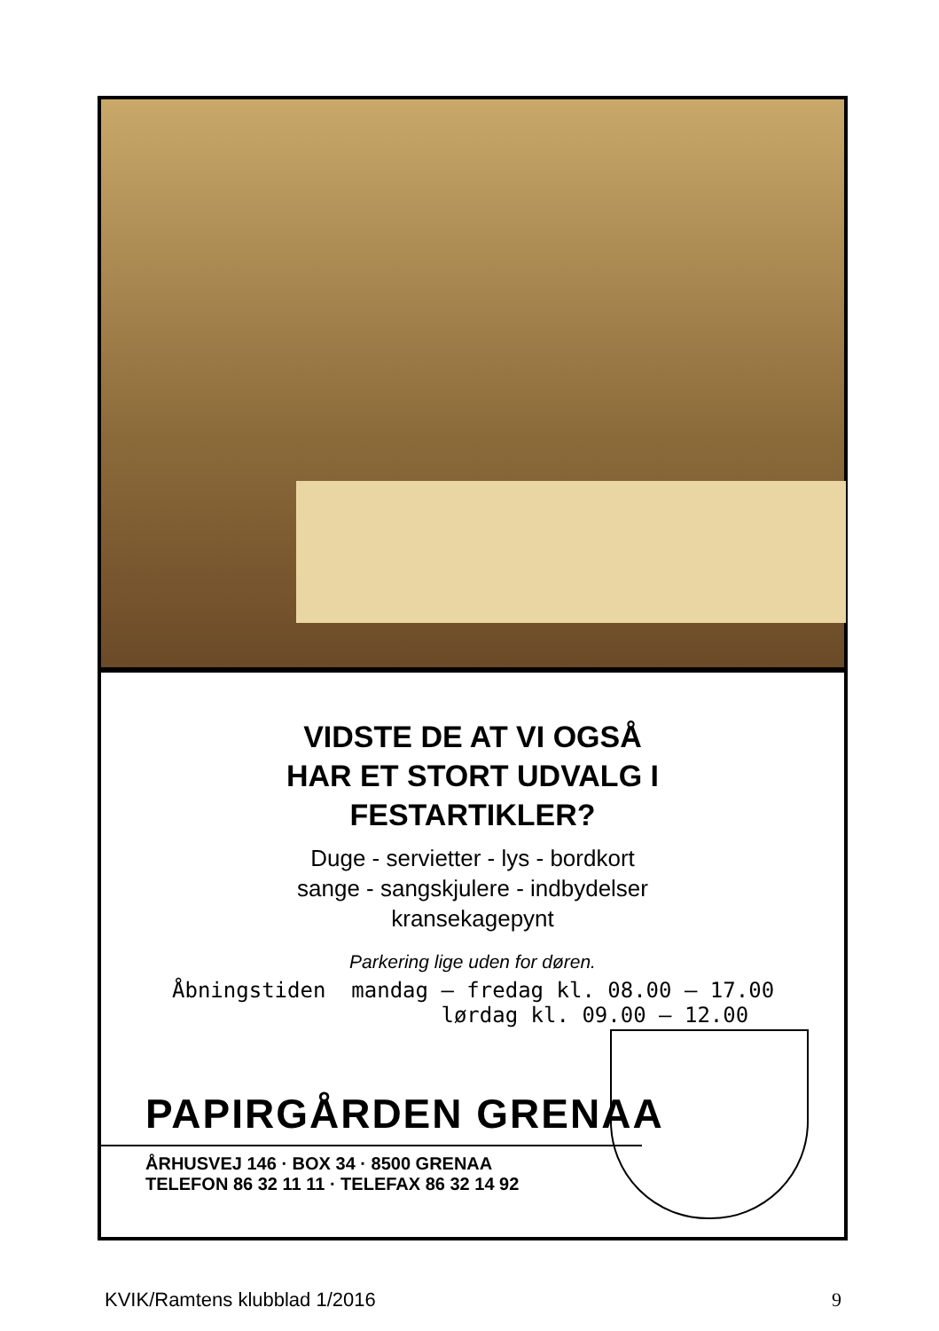VIDSTE DE AT VI OGSÅ
HAR ET STORT UDVALG I
FESTARTIKLER?
Duge - servietter - lys - bordkort
sange - sangskjulere - indbydelser
kransekagepynt
Parkering lige uden for døren.
Åbningstiden mandag – fredag kl. 08.00 – 17.00 lørdag kl. 09.00 – 12.00
PAPIRGÅRDEN GRENAA
ÅRHUSVEJ 146 · BOX 34 · 8500 GRENAA
TELEFON 86 32 11 11 · TELEFAX 86 32 14 92
KVIK/Ramtens klubblad 1/2016 9